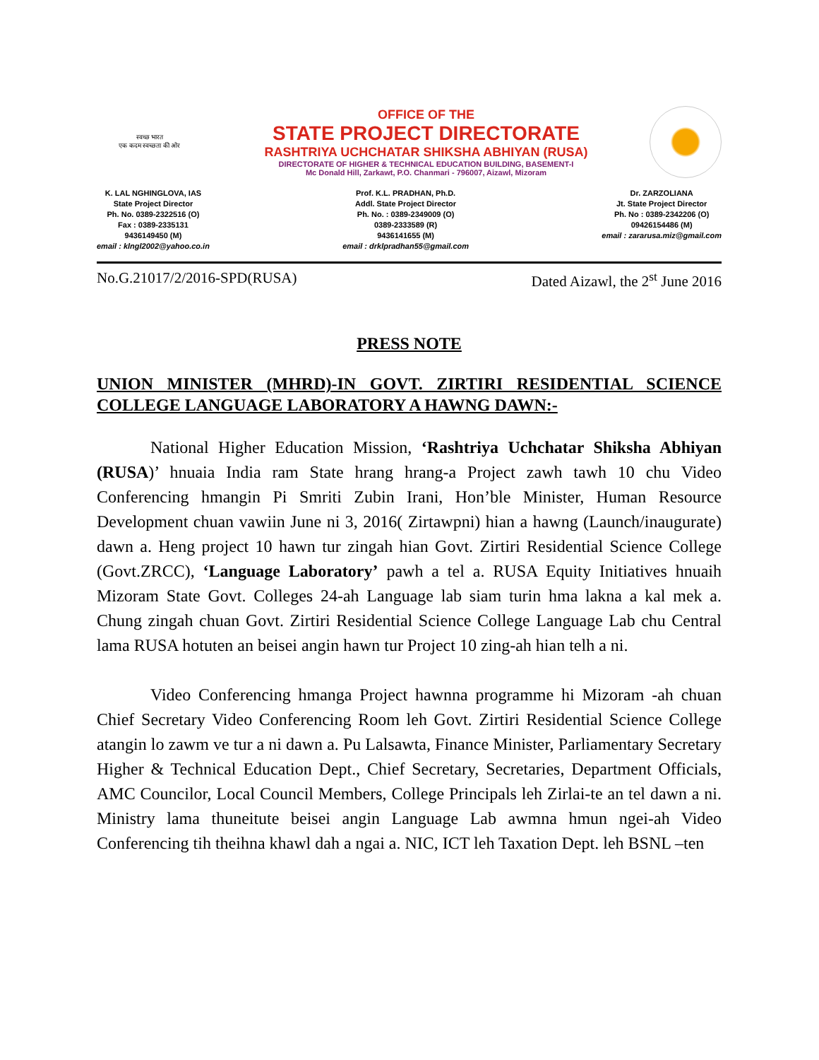स्वच्छ भारत
एक कदम स्वच्छता की ओर
OFFICE OF THE
STATE PROJECT DIRECTORATE
RASHTRIYA UCHCHATAR SHIKSHA ABHIYAN (RUSA)
DIRECTORATE OF HIGHER & TECHNICAL EDUCATION BUILDING, BASEMENT-I
Mc Donald Hill, Zarkawt, P.O. Chanmari - 796007, Aizawl, Mizoram
K. LAL NGHINGLOVA, IAS
State Project Director
Ph. No. 0389-2322516 (O)
Fax : 0389-2335131
9436149450 (M)
email : klngl2002@yahoo.co.in
Prof. K.L. PRADHAN, Ph.D.
Addl. State Project Director
Ph. No. : 0389-2349009 (O)
0389-2333589 (R)
9436141655 (M)
email : drklpradhan55@gmail.com
Dr. ZARZOLIANA
Jt. State Project Director
Ph. No : 0389-2342206 (O)
09426154486 (M)
email : zararusa.miz@gmail.com
No.G.21017/2/2016-SPD(RUSA) Dated Aizawl, the 2<sup>st</sup> June 2016
PRESS NOTE
UNION MINISTER (MHRD)-IN GOVT. ZIRTIRI RESIDENTIAL SCIENCE COLLEGE LANGUAGE LABORATORY A HAWNG DAWN:-
National Higher Education Mission, ‘Rashtriya Uchchatar Shiksha Abhiyan (RUSA)’ hnuaia India ram State hrang hrang-a Project zawh tawh 10 chu Video Conferencing hmangin Pi Smriti Zubin Irani, Hon’ble Minister, Human Resource Development chuan vawiin June ni 3, 2016( Zirtawpni) hian a hawng (Launch/inaugurate) dawn a. Heng project 10 hawn tur zingah hian Govt. Zirtiri Residential Science College (Govt.ZRCC), ‘Language Laboratory’ pawh a tel a. RUSA Equity Initiatives hnuaih Mizoram State Govt. Colleges 24-ah Language lab siam turin hma lakna a kal mek a. Chung zingah chuan Govt. Zirtiri Residential Science College Language Lab chu Central lama RUSA hotuten an beisei angin hawn tur Project 10 zing-ah hian telh a ni.
Video Conferencing hmanga Project hawnna programme hi Mizoram -ah chuan Chief Secretary Video Conferencing Room leh Govt. Zirtiri Residential Science College atangin lo zawm ve tur a ni dawn a. Pu Lalsawta, Finance Minister, Parliamentary Secretary Higher & Technical Education Dept., Chief Secretary, Secretaries, Department Officials, AMC Councilor, Local Council Members, College Principals leh Zirlai-te an tel dawn a ni. Ministry lama thuneitute beisei angin Language Lab awmna hmun ngei-ah Video Conferencing tih theihna khawl dah a ngai a. NIC, ICT leh Taxation Dept. leh BSNL –ten